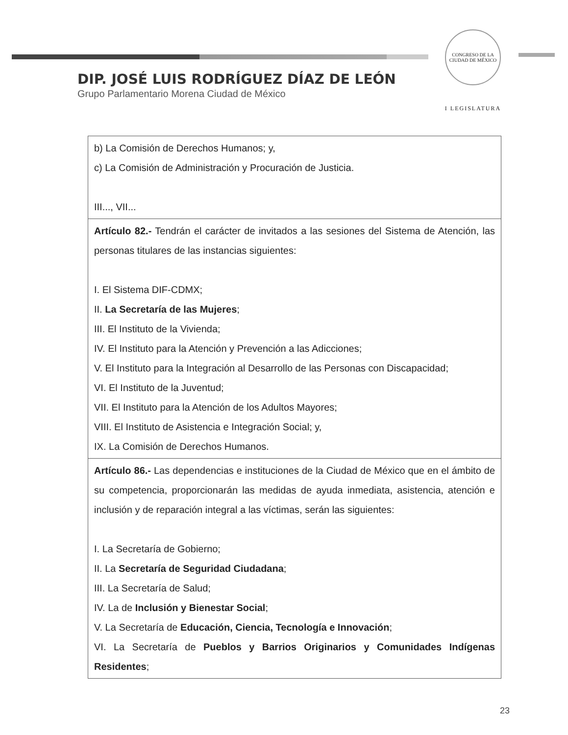CONGRESO DE LA CIUDAD DE MÉXICO
I LEGISLATURA
DIP. JOSÉ LUIS RODRÍGUEZ DÍAZ DE LEÓN
Grupo Parlamentario Morena Ciudad de México
| b) La Comisión de Derechos Humanos; y, c) La Comisión de Administración y Procuración de Justicia. III..., VII... |
| Artículo 82.- Tendrán el carácter de invitados a las sesiones del Sistema de Atención, las personas titulares de las instancias siguientes: I. El Sistema DIF-CDMX; II. La Secretaría de las Mujeres ; III. El Instituto de la Vivienda; IV. El Instituto para la Atención y Prevención a las Adicciones; V. El Instituto para la Integración al Desarrollo de las Personas con Discapacidad; VI. El Instituto de la Juventud; VII. El Instituto para la Atención de los Adultos Mayores; VIII. El Instituto de Asistencia e Integración Social; y, IX. La Comisión de Derechos Humanos. |
| Artículo 86.- Las dependencias e instituciones de la Ciudad de México que en el ámbito de su competencia, proporcionarán las medidas de ayuda inmediata, asistencia, atención e inclusión y de reparación integral a las víctimas, serán las siguientes: I. La Secretaría de Gobierno; II. La Secretaría de Seguridad Ciudadana ; III. La Secretaría de Salud; IV. La de Inclusión y Bienestar Social ; V. La Secretaría de Educación, Ciencia, Tecnología e Innovación ; VI. La Secretaría de Pueblos y Barrios Originarios y Comunidades Indígenas Residentes ; |
23